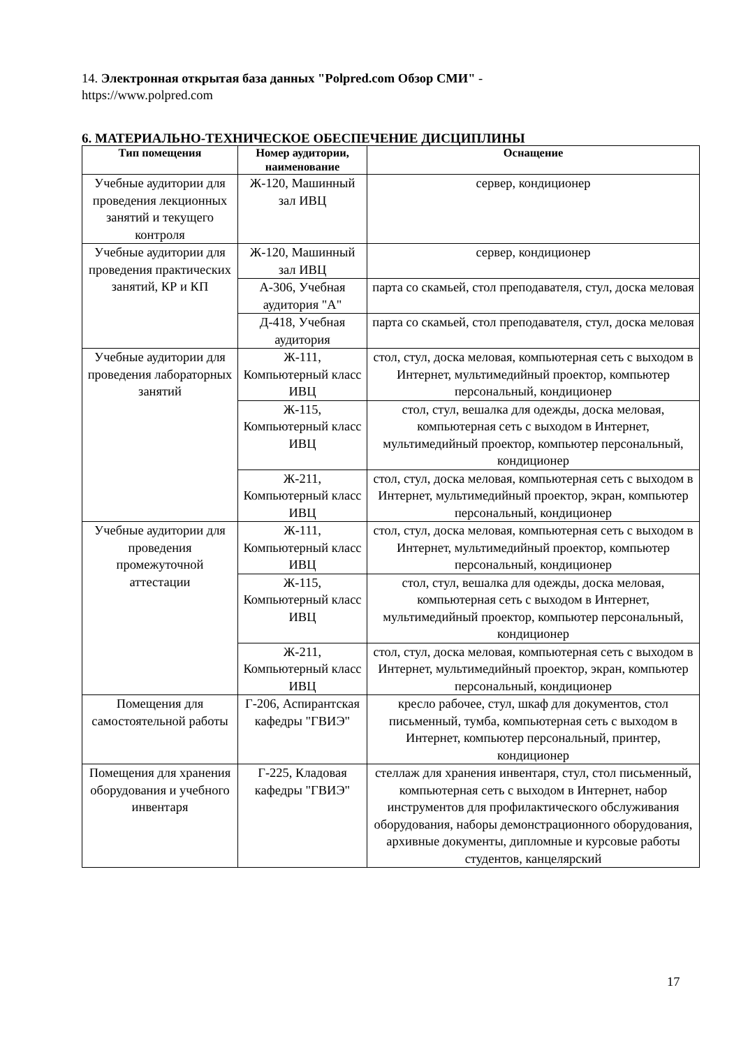14. Электронная открытая база данных "Polpred.com Обзор СМИ" -
https://www.polpred.com
6. МАТЕРИАЛЬНО-ТЕХНИЧЕСКОЕ ОБЕСПЕЧЕНИЕ ДИСЦИПЛИНЫ
| Тип помещения | Номер аудитории, наименование | Оснащение |
| --- | --- | --- |
| Учебные аудитории для проведения лекционных занятий и текущего контроля | Ж-120, Машинный зал ИВЦ | сервер, кондиционер |
| Учебные аудитории для проведения практических занятий, КР и КП | Ж-120, Машинный зал ИВЦ | сервер, кондиционер |
| | А-306, Учебная аудитория "А" | парта со скамьей, стол преподавателя, стул, доска меловая |
| | Д-418, Учебная аудитория | парта со скамьей, стол преподавателя, стул, доска меловая |
| Учебные аудитории для проведения лабораторных занятий | Ж-111, Компьютерный класс ИВЦ | стол, стул, доска меловая, компьютерная сеть с выходом в Интернет, мультимедийный проектор, компьютер персональный, кондиционер |
| | Ж-115, Компьютерный класс ИВЦ | стол, стул, вешалка для одежды, доска меловая, компьютерная сеть с выходом в Интернет, мультимедийный проектор, компьютер персональный, кондиционер |
| | Ж-211, Компьютерный класс ИВЦ | стол, стул, доска меловая, компьютерная сеть с выходом в Интернет, мультимедийный проектор, экран, компьютер персональный, кондиционер |
| Учебные аудитории для проведения промежуточной аттестации | Ж-111, Компьютерный класс ИВЦ | стол, стул, доска меловая, компьютерная сеть с выходом в Интернет, мультимедийный проектор, компьютер персональный, кондиционер |
| | Ж-115, Компьютерный класс ИВЦ | стол, стул, вешалка для одежды, доска меловая, компьютерная сеть с выходом в Интернет, мультимедийный проектор, компьютер персональный, кондиционер |
| | Ж-211, Компьютерный класс ИВЦ | стол, стул, доска меловая, компьютерная сеть с выходом в Интернет, мультимедийный проектор, экран, компьютер персональный, кондиционер |
| Помещения для самостоятельной работы | Г-206, Аспирантская кафедры "ГВИЭ" | кресло рабочее, стул, шкаф для документов, стол письменный, тумба, компьютерная сеть с выходом в Интернет, компьютер персональный, принтер, кондиционер |
| Помещения для хранения оборудования и учебного инвентаря | Г-225, Кладовая кафедры "ГВИЭ" | стеллаж для хранения инвентаря, стул, стол письменный, компьютерная сеть с выходом в Интернет, набор инструментов для профилактического обслуживания оборудования, наборы демонстрационного оборудования, архивные документы, дипломные и курсовые работы студентов, канцелярский |
17